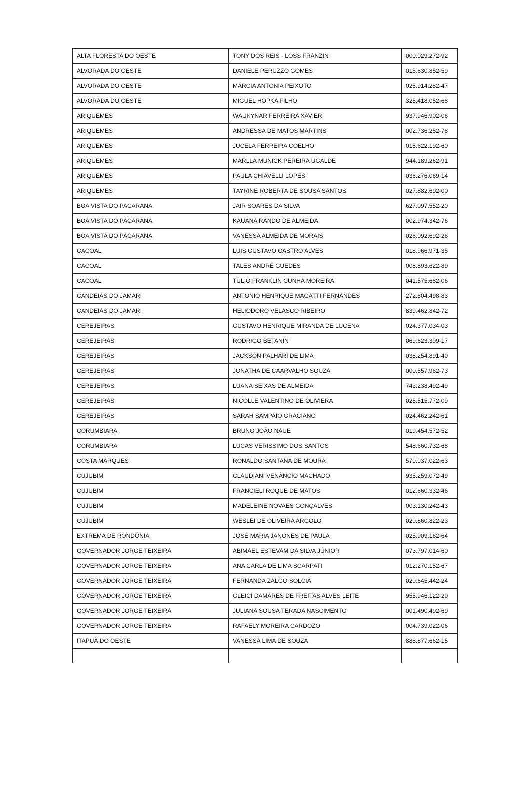| ALTA FLORESTA DO OESTE | TONY DOS REIS - LOSS FRANZIN | 000.029.272-92 |
| ALVORADA DO OESTE | DANIELE PERUZZO GOMES | 015.630.852-59 |
| ALVORADA DO OESTE | MÁRCIA ANTONIA PEIXOTO | 025.914.282-47 |
| ALVORADA DO OESTE | MIGUEL HOPKA FILHO | 325.418.052-68 |
| ARIQUEMES | WAUKYNAR FERREIRA XAVIER | 937.946.902-06 |
| ARIQUEMES | ANDRESSA DE MATOS MARTINS | 002.736.252-78 |
| ARIQUEMES | JUCELA FERREIRA COELHO | 015.622.192-60 |
| ARIQUEMES | MARLLA MUNICK PEREIRA UGALDE | 944.189.262-91 |
| ARIQUEMES | PAULA CHIAVELLI LOPES | 036.276.069-14 |
| ARIQUEMES | TAYRINE ROBERTA DE SOUSA SANTOS | 027.882.692-00 |
| BOA VISTA DO PACARANA | JAIR SOARES DA SILVA | 627.097.552-20 |
| BOA VISTA DO PACARANA | KAUANA RANDO DE ALMEIDA | 002.974.342-76 |
| BOA VISTA DO PACARANA | VANESSA ALMEIDA DE MORAIS | 026.092.692-26 |
| CACOAL | LUIS GUSTAVO CASTRO ALVES | 018.966.971-35 |
| CACOAL | TALES ANDRÉ GUEDES | 008.893.622-89 |
| CACOAL | TÚLIO FRANKLIN CUNHA MOREIRA | 041.575.682-06 |
| CANDEIAS DO JAMARI | ANTONIO HENRIQUE MAGATTI FERNANDES | 272.804.498-83 |
| CANDEIAS DO JAMARI | HELIODORO VELASCO RIBEIRO | 839.462.842-72 |
| CEREJEIRAS | GUSTAVO HENRIQUE MIRANDA DE LUCENA | 024.377.034-03 |
| CEREJEIRAS | RODRIGO BETANIN | 069.623.399-17 |
| CEREJEIRAS | JACKSON PALHARI DE LIMA | 038.254.891-40 |
| CEREJEIRAS | JONATHA DE CAARVALHO SOUZA | 000.557.962-73 |
| CEREJEIRAS | LUANA SEIXAS DE ALMEIDA | 743.238.492-49 |
| CEREJEIRAS | NICOLLE VALENTINO DE OLIVIERA | 025.515.772-09 |
| CEREJEIRAS | SARAH SAMPAIO GRACIANO | 024.462.242-61 |
| CORUMBIARA | BRUNO JOÃO NAUE | 019.454.572-52 |
| CORUMBIARA | LUCAS VERISSIMO DOS SANTOS | 548.660.732-68 |
| COSTA MARQUES | RONALDO SANTANA DE MOURA | 570.037.022-63 |
| CUJUBIM | CLAUDIANI VENÂNCIO MACHADO | 935.259.072-49 |
| CUJUBIM | FRANCIELI ROQUE DE MATOS | 012.660.332-46 |
| CUJUBIM | MADELEINE NOVAES GONÇALVES | 003.130.242-43 |
| CUJUBIM | WESLEI DE OLIVEIRA ARGOLO | 020.860.822-23 |
| EXTREMA DE RONDÔNIA | JOSÉ MARIA JANONES DE PAULA | 025.909.162-64 |
| GOVERNADOR JORGE TEIXEIRA | ABIMAEL ESTEVAM DA SILVA JÚNIOR | 073.797.014-60 |
| GOVERNADOR JORGE TEIXEIRA | ANA CARLA DE LIMA SCARPATI | 012.270.152-67 |
| GOVERNADOR JORGE TEIXEIRA | FERNANDA ZALGO SOLCIA | 020.645.442-24 |
| GOVERNADOR JORGE TEIXEIRA | GLEICI DAMARES DE FREITAS ALVES LEITE | 955.946.122-20 |
| GOVERNADOR JORGE TEIXEIRA | JULIANA SOUSA TERADA NASCIMENTO | 001.490.492-69 |
| GOVERNADOR JORGE TEIXEIRA | RAFAELY MOREIRA CARDOZO | 004.739.022-06 |
| ITAPUÃ DO OESTE | VANESSA LIMA DE SOUZA | 888.877.662-15 |